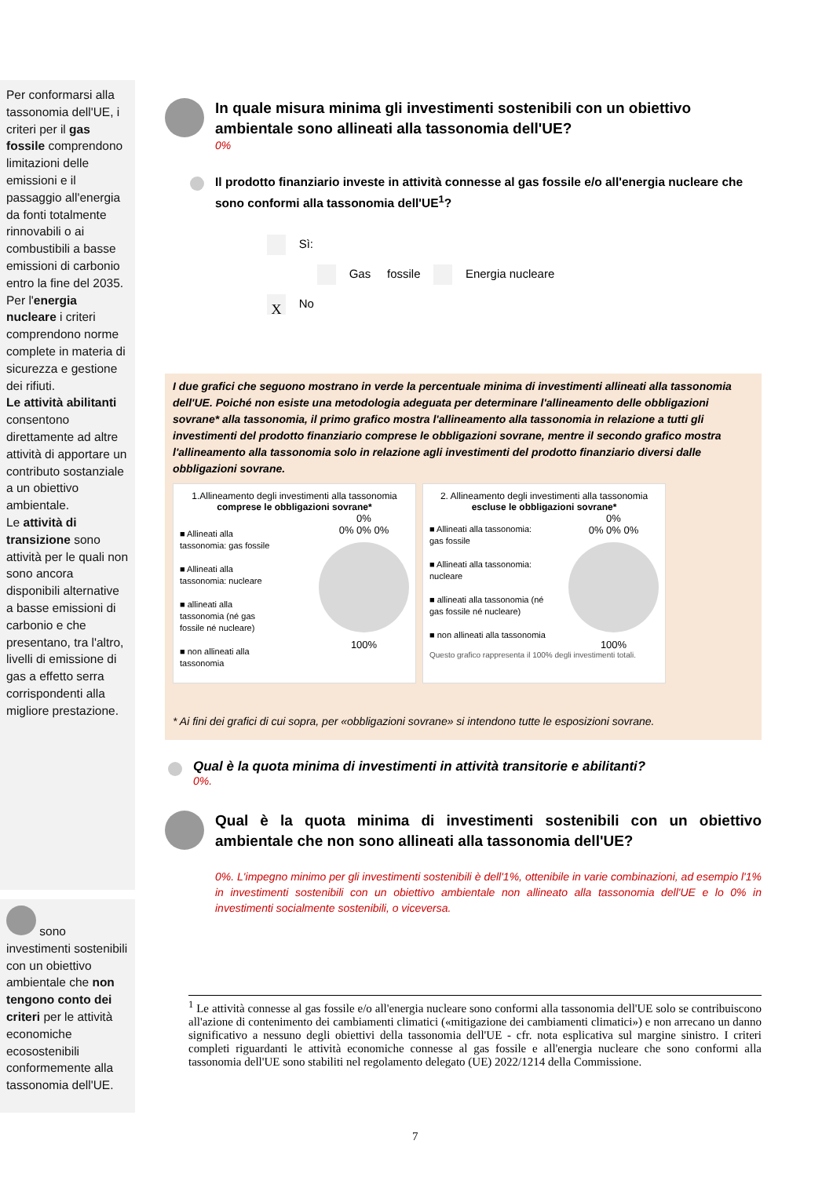Per conformarsi alla tassonomia dell'UE, i criteri per il gas fossile comprendono limitazioni delle emissioni e il passaggio all'energia da fonti totalmente rinnovabili o ai combustibili a basse emissioni di carbonio entro la fine del 2035. Per l'energia nucleare i criteri comprendono norme complete in materia di sicurezza e gestione dei rifiuti.
Le attività abilitanti consentono direttamente ad altre attività di apportare un contributo sostanziale a un obiettivo ambientale.
Le attività di transizione sono attività per le quali non sono ancora disponibili alternative a basse emissioni di carbonio e che presentano, tra l'altro, livelli di emissione di gas a effetto serra corrispondenti alla migliore prestazione.
sono investimenti sostenibili con un obiettivo ambientale che non tengono conto dei criteri per le attività economiche ecosostenibili conformemente alla tassonomia dell'UE.
In quale misura minima gli investimenti sostenibili con un obiettivo ambientale sono allineati alla tassonomia dell'UE?
0%
Il prodotto finanziario investe in attività connesse al gas fossile e/o all'energia nucleare che sono conformi alla tassonomia dell'UE<sup>1</sup>?
Sì:
Gas fossile Energia nucleare
X No
I due grafici che seguono mostrano in verde la percentuale minima di investimenti allineati alla tassonomia dell'UE. Poiché non esiste una metodologia adeguata per determinare l'allineamento delle obbligazioni sovrane* alla tassonomia, il primo grafico mostra l'allineamento alla tassonomia in relazione a tutti gli investimenti del prodotto finanziario comprese le obbligazioni sovrane, mentre il secondo grafico mostra l'allineamento alla tassonomia solo in relazione agli investimenti del prodotto finanziario diversi dalle obbligazioni sovrane.
1.Allineamento degli investimenti alla tassonomia comprese le obbligazioni sovrane*
■ Allineati alla tassonomia: gas fossile
■ Allineati alla tassonomia: nucleare
■ allineati alla tassonomia (né gas fossile né nucleare)
■ non allineati alla tassonomia
0%
0% 0% 0%
100%
2. Allineamento degli investimenti alla tassonomia escluse le obbligazioni sovrane*
■ Allineati alla tassonomia: gas fossile
■ Allineati alla tassonomia: nucleare
■ allineati alla tassonomia (né gas fossile né nucleare)
■ non allineati alla tassonomia
0%
0% 0% 0%
100%
Questo grafico rappresenta il 100% degli investimenti totali.
* Ai fini dei grafici di cui sopra, per «obbligazioni sovrane» si intendono tutte le esposizioni sovrane.
Qual è la quota minima di investimenti in attività transitorie e abilitanti?
0%.
Qual è la quota minima di investimenti sostenibili con un obiettivo ambientale che non sono allineati alla tassonomia dell'UE?
0%. L'impegno minimo per gli investimenti sostenibili è dell'1%, ottenibile in varie combinazioni, ad esempio l'1% in investimenti sostenibili con un obiettivo ambientale non allineato alla tassonomia dell'UE e lo 0% in investimenti socialmente sostenibili, o viceversa.
<sup>1</sup> Le attività connesse al gas fossile e/o all'energia nucleare sono conformi alla tassonomia dell'UE solo se contribuiscono all'azione di contenimento dei cambiamenti climatici («mitigazione dei cambiamenti climatici») e non arrecano un danno significativo a nessuno degli obiettivi della tassonomia dell'UE - cfr. nota esplicativa sul margine sinistro. I criteri completi riguardanti le attività economiche connesse al gas fossile e all'energia nucleare che sono conformi alla tassonomia dell'UE sono stabiliti nel regolamento delegato (UE) 2022/1214 della Commissione.
7